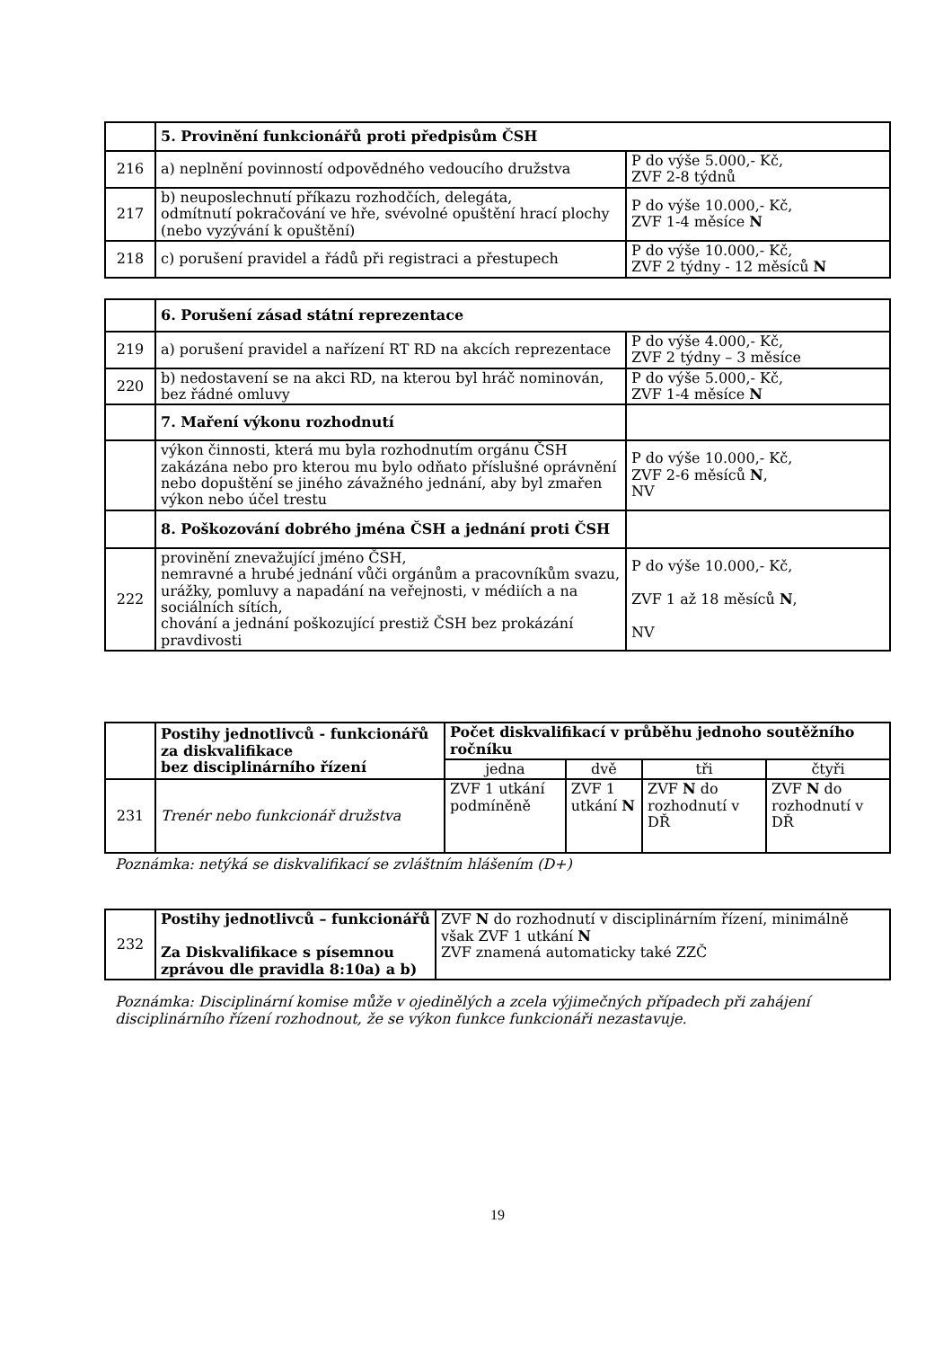| | 5. Provinění funkcionářů proti předpisům ČSH | |
| 216 | a) neplnění povinností odpovědného vedoucího družstva | P do výše 5.000,- Kč, ZVF 2-8 týdnů |
| 217 | b) neuposlechnutí příkazu rozhodčích, delegáta, odmítnutí pokračování ve hře, svévolné opuštění hrací plochy (nebo vyzývání k opuštění) | P do výše 10.000,- Kč, ZVF 1-4 měsíce N |
| 218 | c) porušení pravidel a řádů při registraci a přestupech | P do výše 10.000,- Kč, ZVF 2 týdny - 12 měsíců N |
| | 6. Porušení zásad státní reprezentace | |
| 219 | a) porušení pravidel a nařízení RT RD na akcích reprezentace | P do výše 4.000,- Kč, ZVF 2 týdny – 3 měsíce |
| 220 | b) nedostavení se na akci RD, na kterou byl hráč nominován, bez řádné omluvy | P do výše 5.000,- Kč, ZVF 1-4 měsíce N |
| | 7. Maření výkonu rozhodnutí | |
| | výkon činnosti, která mu byla rozhodnutím orgánu ČSH zakázána nebo pro kterou mu bylo odňato příslušné oprávnění nebo dopuštění se jiného závažného jednání, aby byl zmařen výkon nebo účel trestu | P do výše 10.000,- Kč, ZVF 2-6 měsíců N , NV |
| | 8. Poškozování dobrého jména ČSH a jednání proti ČSH | |
| 222 | provinění znevažující jméno ČSH, nemravné a hrubé jednání vůči orgánům a pracovníkům svazu, urážky, pomluvy a napadání na veřejnosti, v médiích a na sociálních sítích, chování a jednání poškozující prestiž ČSH bez prokázání pravdivosti | P do výše 10.000,- Kč, ZVF 1 až 18 měsíců N , NV |
| | Postihy jednotlivců - funkcionářů za diskvalifikace bez disciplinárního řízení | Počet diskvalifikací v průběhu jednoho soutěžního ročníku | | | |
| | | jedna | dvě | tři | čtyři |
| 231 | Trenér nebo funkcionář družstva | ZVF 1 utkání podmíněně | ZVF 1 utkání N | ZVF N do rozhodnutí v DŘ | ZVF N do rozhodnutí v DŘ |
Poznámka: netýká se diskvalifikací se zvláštním hlášením (D+)
| 232 | Postihy jednotlivců – funkcionářů Za Diskvalifikace s písemnou zprávou dle pravidla 8:10a) a b) | ZVF N do rozhodnutí v disciplinárním řízení, minimálně však ZVF 1 utkání N ZVF znamená automaticky také ZZČ |
Poznámka: Disciplinární komise může v ojedinělých a zcela výjimečných případech při zahájení disciplinárního řízení rozhodnout, že se výkon funkce funkcionáři nezastavuje.
19